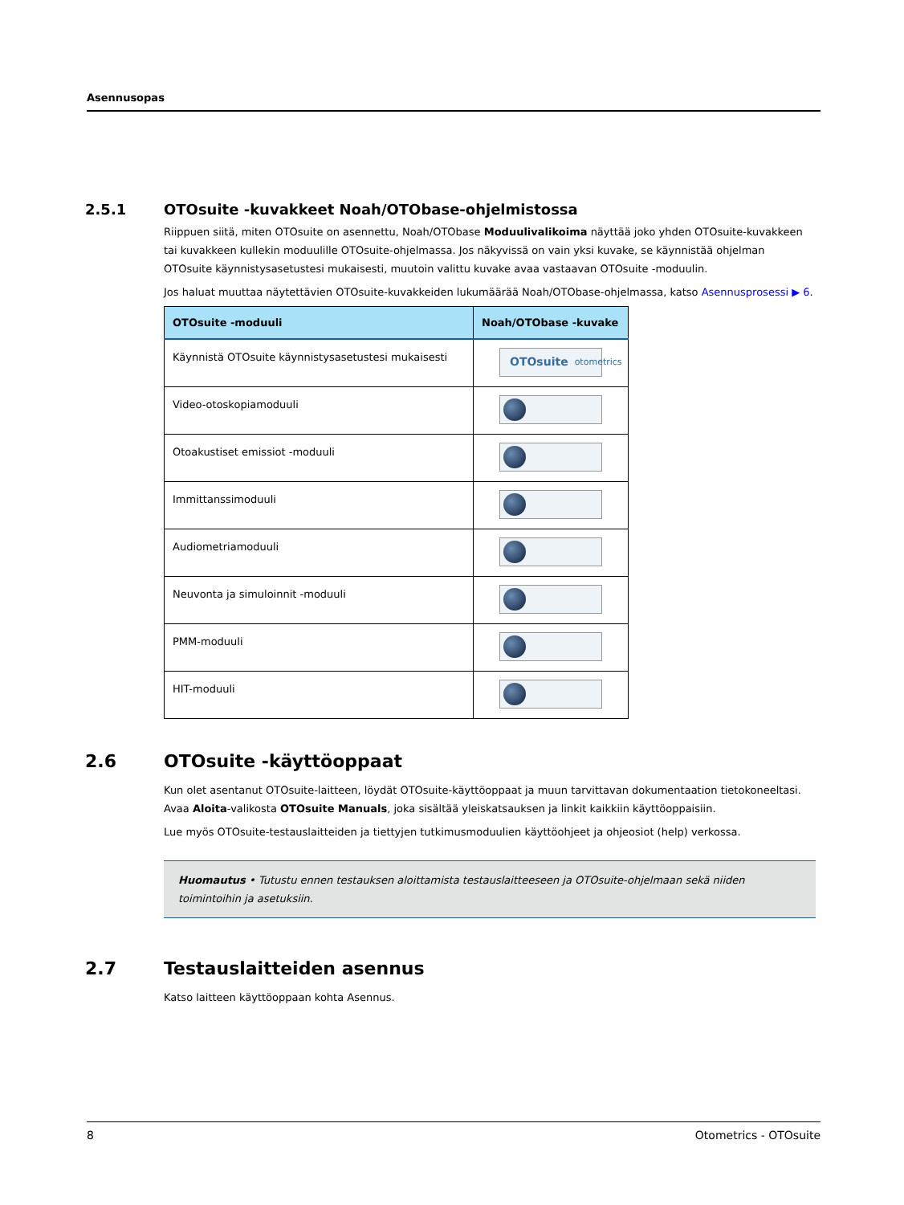Asennusopas
2.5.1 OTOsuite -kuvakkeet Noah/OTObase-ohjelmistossa
Riippuen siitä, miten OTOsuite on asennettu, Noah/OTObase Moduulivalikoima näyttää joko yhden OTOsuite-kuvakkeen tai kuvakkeen kullekin moduulille OTOsuite-ohjelmassa. Jos näkyvissä on vain yksi kuvake, se käynnistää ohjelman OTOsuite käynnistysasetustesi mukaisesti, muutoin valittu kuvake avaa vastaavan OTOsuite -moduulin.
Jos haluat muuttaa näytettävien OTOsuite-kuvakkeiden lukumäärää Noah/OTObase-ohjelmassa, katso Asennusprosessi ▶ 6.
| OTOsuite -moduuli | Noah/OTObase -kuvake |
| --- | --- |
| Käynnistä OTOsuite käynnistysasetustesi mukaisesti | OTOsuite otometrics |
| Video-otoskopiamoduuli | |
| Otoakustiset emissiot -moduuli | |
| Immittanssimoduuli | |
| Audiometriamoduuli | |
| Neuvonta ja simuloinnit -moduuli | |
| PMM-moduuli | |
| HIT-moduuli | |
2.6 OTOsuite -käyttöoppaat
Kun olet asentanut OTOsuite-laitteen, löydät OTOsuite-käyttöoppaat ja muun tarvittavan dokumentaation tietokoneeltasi. Avaa Aloita-valikosta OTOsuite Manuals, joka sisältää yleiskatsauksen ja linkit kaikkiin käyttöoppaisiin.
Lue myös OTOsuite-testauslaitteiden ja tiettyjen tutkimusmoduulien käyttöohjeet ja ohjeosiot (help) verkossa.
Huomautus • Tutustu ennen testauksen aloittamista testauslaitteeseen ja OTOsuite-ohjelmaan sekä niiden toimintoihin ja asetuksiin.
2.7 Testauslaitteiden asennus
Katso laitteen käyttöoppaan kohta Asennus.
8 Otometrics - OTOsuite